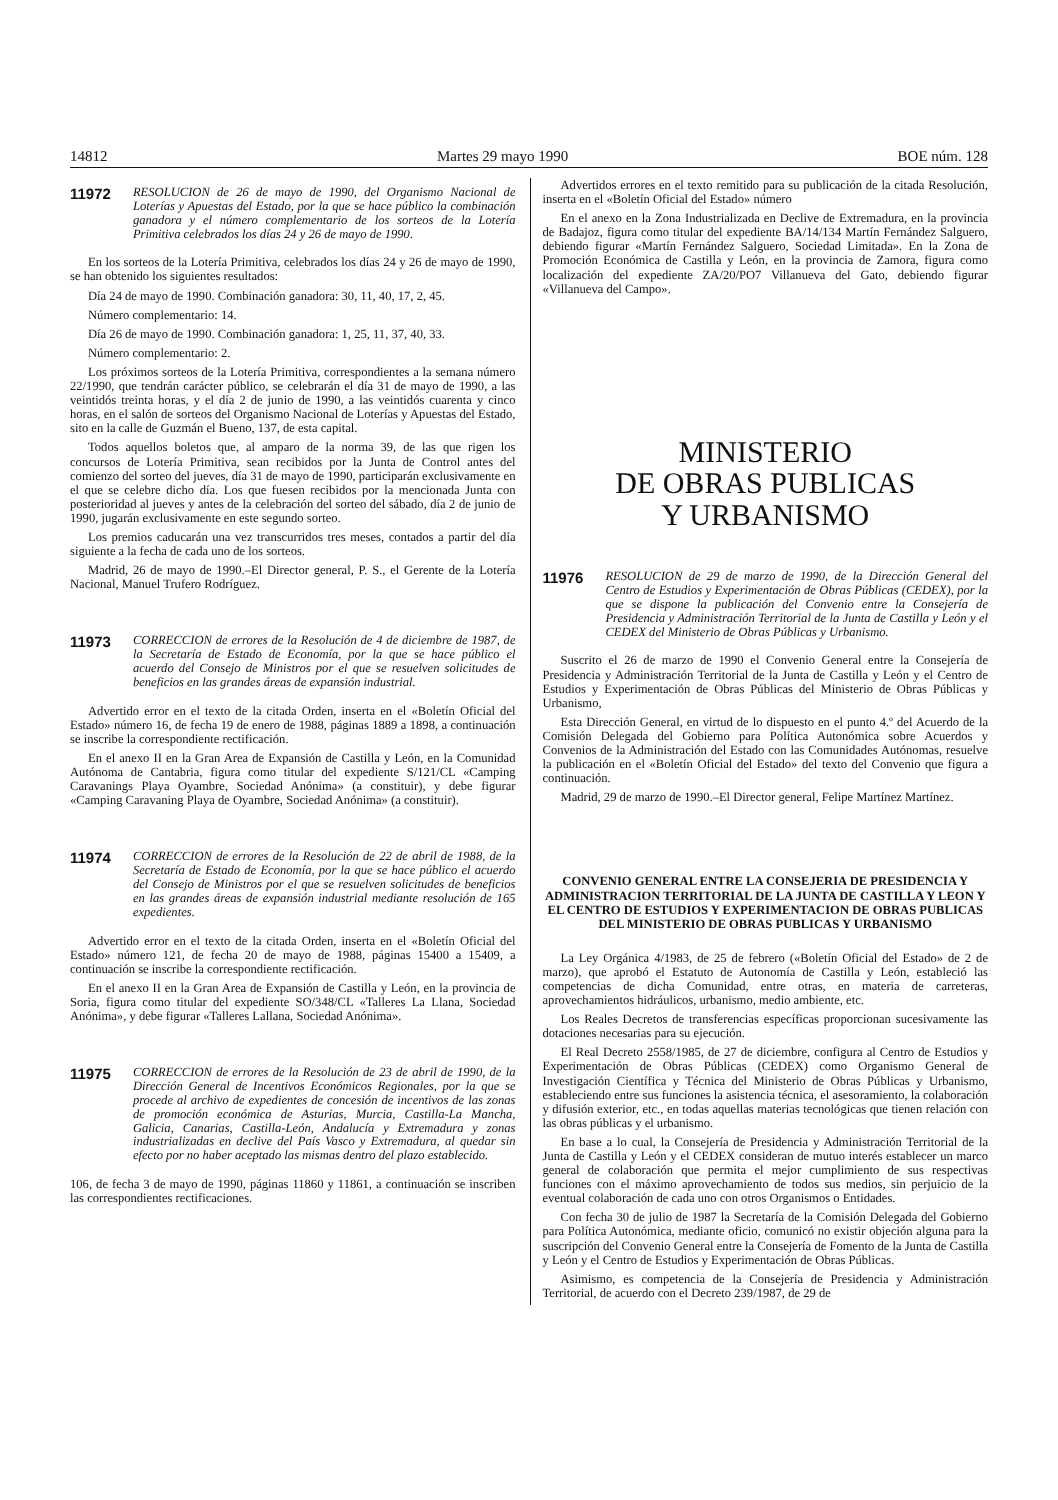14812 Martes 29 mayo 1990 BOE núm. 128
11972 RESOLUCION de 26 de mayo de 1990, del Organismo Nacional de Loterías y Apuestas del Estado, por la que se hace público la combinación ganadora y el número complementario de los sorteos de la Lotería Primitiva celebrados los días 24 y 26 de mayo de 1990.
En los sorteos de la Lotería Primitiva, celebrados los días 24 y 26 de mayo de 1990, se han obtenido los siguientes resultados:
Día 24 de mayo de 1990. Combinación ganadora: 30, 11, 40, 17, 2, 45.
Número complementario: 14.
Día 26 de mayo de 1990. Combinación ganadora: 1, 25, 11, 37, 40, 33.
Número complementario: 2.
Los próximos sorteos de la Lotería Primitiva, correspondientes a la semana número 22/1990, que tendrán carácter público, se celebrarán el día 31 de mayo de 1990, a las veintidós treinta horas, y el día 2 de junio de 1990, a las veintidós cuarenta y cinco horas, en el salón de sorteos del Organismo Nacional de Loterías y Apuestas del Estado, sito en la calle de Guzmán el Bueno, 137, de esta capital.
Todos aquellos boletos que, al amparo de la norma 39, de las que rigen los concursos de Lotería Primitiva, sean recibidos por la Junta de Control antes del comienzo del sorteo del jueves, día 31 de mayo de 1990, participarán exclusivamente en el que se celebre dicho día. Los que fuesen recibidos por la mencionada Junta con posterioridad al jueves y antes de la celebración del sorteo del sábado, día 2 de junio de 1990, jugarán exclusivamente en este segundo sorteo.
Los premios caducarán una vez transcurridos tres meses, contados a partir del día siguiente a la fecha de cada uno de los sorteos.
Madrid, 26 de mayo de 1990.–El Director general, P. S., el Gerente de la Lotería Nacional, Manuel Trufero Rodríguez.
11973 CORRECCION de errores de la Resolución de 4 de diciembre de 1987, de la Secretaría de Estado de Economía, por la que se hace público el acuerdo del Consejo de Ministros por el que se resuelven solicitudes de beneficios en las grandes áreas de expansión industrial.
Advertido error en el texto de la citada Orden, inserta en el «Boletín Oficial del Estado» número 16, de fecha 19 de enero de 1988, páginas 1889 a 1898, a continuación se inscribe la correspondiente rectificación.
En el anexo II en la Gran Area de Expansión de Castilla y León, en la Comunidad Autónoma de Cantabria, figura como titular del expediente S/121/CL «Camping Caravanings Playa Oyambre, Sociedad Anónima» (a constituir), y debe figurar «Camping Caravaning Playa de Oyambre, Sociedad Anónima» (a constituir).
11974 CORRECCION de errores de la Resolución de 22 de abril de 1988, de la Secretaría de Estado de Economía, por la que se hace público el acuerdo del Consejo de Ministros por el que se resuelven solicitudes de beneficios en las grandes áreas de expansión industrial mediante resolución de 165 expedientes.
Advertido error en el texto de la citada Orden, inserta en el «Boletín Oficial del Estado» número 121, de fecha 20 de mayo de 1988, páginas 15400 a 15409, a continuación se inscribe la correspondiente rectificación.
En el anexo II en la Gran Area de Expansión de Castilla y León, en la provincia de Soria, figura como titular del expediente SO/348/CL «Talleres La Llana, Sociedad Anónima», y debe figurar «Talleres Lallana, Sociedad Anónima».
11975 CORRECCION de errores de la Resolución de 23 de abril de 1990, de la Dirección General de Incentivos Económicos Regionales, por la que se procede al archivo de expedientes de concesión de incentivos de las zonas de promoción económica de Asturias, Murcia, Castilla-La Mancha, Galicia, Canarias, Castilla-León, Andalucía y Extremadura y zonas industrializadas en declive del País Vasco y Extremadura, al quedar sin efecto por no haber aceptado las mismas dentro del plazo establecido.
106, de fecha 3 de mayo de 1990, páginas 11860 y 11861, a continuación se inscriben las correspondientes rectificaciones.
Advertidos errores en el texto remitido para su publicación de la citada Resolución, inserta en el «Boletín Oficial del Estado» número
En el anexo en la Zona Industrializada en Declive de Extremadura, en la provincia de Badajoz, figura como titular del expediente BA/14/134 Martín Fernández Salguero, debiendo figurar «Martín Fernández Salguero, Sociedad Limitada». En la Zona de Promoción Económica de Castilla y León, en la provincia de Zamora, figura como localización del expediente ZA/20/PO7 Villanueva del Gato, debiendo figurar «Villanueva del Campo».
MINISTERIO
DE OBRAS PUBLICAS
Y URBANISMO
11976 RESOLUCION de 29 de marzo de 1990, de la Dirección General del Centro de Estudios y Experimentación de Obras Públicas (CEDEX), por la que se dispone la publicación del Convenio entre la Consejería de Presidencia y Administración Territorial de la Junta de Castilla y León y el CEDEX del Ministerio de Obras Públicas y Urbanismo.
Suscrito el 26 de marzo de 1990 el Convenio General entre la Consejería de Presidencia y Administración Territorial de la Junta de Castilla y León y el Centro de Estudios y Experimentación de Obras Públicas del Ministerio de Obras Públicas y Urbanismo,
Esta Dirección General, en virtud de lo dispuesto en el punto 4.º del Acuerdo de la Comisión Delegada del Gobierno para Política Autonómica sobre Acuerdos y Convenios de la Administración del Estado con las Comunidades Autónomas, resuelve la publicación en el «Boletín Oficial del Estado» del texto del Convenio que figura a continuación.
Madrid, 29 de marzo de 1990.–El Director general, Felipe Martínez Martínez.
CONVENIO GENERAL ENTRE LA CONSEJERIA DE PRESIDENCIA Y ADMINISTRACION TERRITORIAL DE LA JUNTA DE CASTILLA Y LEON Y EL CENTRO DE ESTUDIOS Y EXPERIMENTACION DE OBRAS PUBLICAS DEL MINISTERIO DE OBRAS PUBLICAS Y URBANISMO
La Ley Orgánica 4/1983, de 25 de febrero («Boletín Oficial del Estado» de 2 de marzo), que aprobó el Estatuto de Autonomía de Castilla y León, estableció las competencias de dicha Comunidad, entre otras, en materia de carreteras, aprovechamientos hidráulicos, urbanismo, medio ambiente, etc.
Los Reales Decretos de transferencias específicas proporcionan sucesivamente las dotaciones necesarias para su ejecución.
El Real Decreto 2558/1985, de 27 de diciembre, configura al Centro de Estudios y Experimentación de Obras Públicas (CEDEX) como Organismo General de Investigación Científica y Técnica del Ministerio de Obras Públicas y Urbanismo, estableciendo entre sus funciones la asistencia técnica, el asesoramiento, la colaboración y difusión exterior, etc., en todas aquellas materias tecnológicas que tienen relación con las obras públicas y el urbanismo.
En base a lo cual, la Consejería de Presidencia y Administración Territorial de la Junta de Castilla y León y el CEDEX consideran de mutuo interés establecer un marco general de colaboración que permita el mejor cumplimiento de sus respectivas funciones con el máximo aprovechamiento de todos sus medios, sin perjuicio de la eventual colaboración de cada uno con otros Organismos o Entidades.
Con fecha 30 de julio de 1987 la Secretaría de la Comisión Delegada del Gobierno para Política Autonómica, mediante oficio, comunicó no existir objeción alguna para la suscripción del Convenio General entre la Consejería de Fomento de la Junta de Castilla y León y el Centro de Estudios y Experimentación de Obras Públicas.
Asimismo, es competencia de la Consejería de Presidencia y Administración Territorial, de acuerdo con el Decreto 239/1987, de 29 de